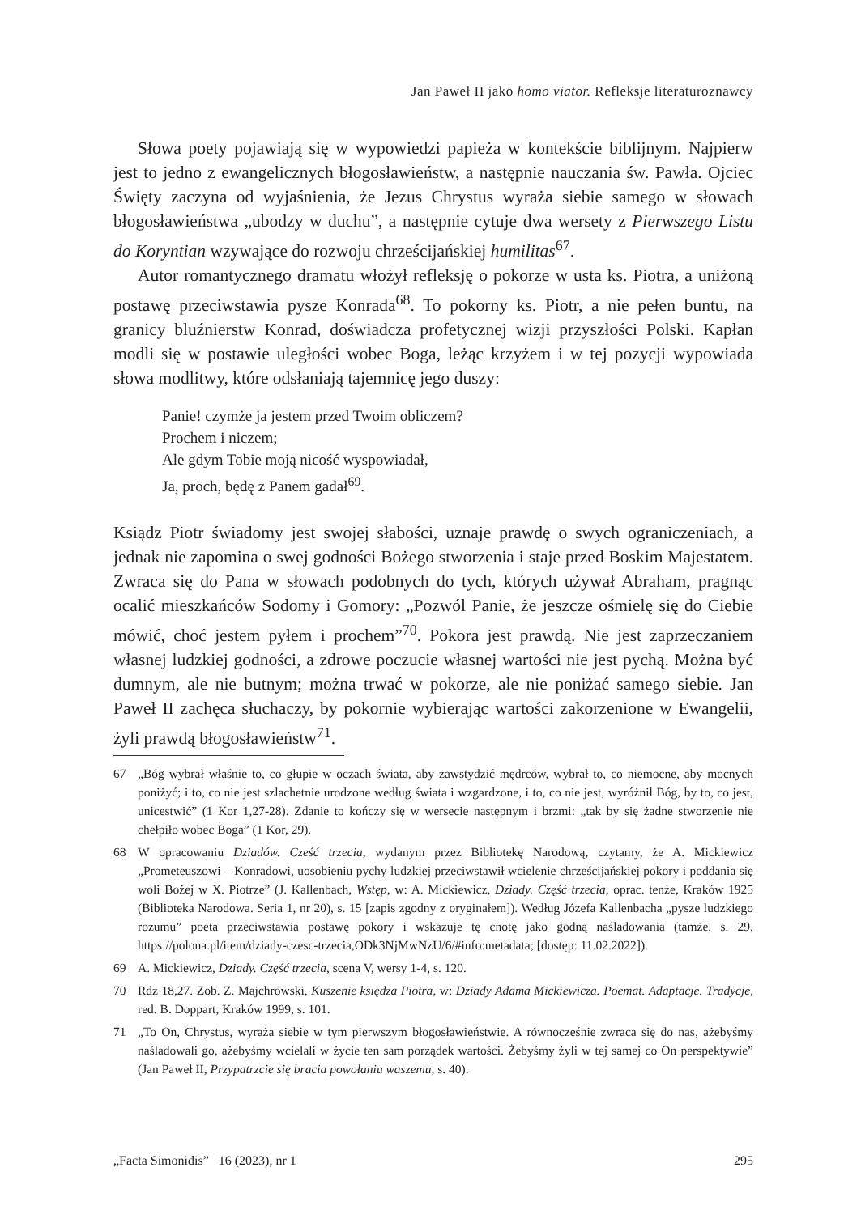Jan Paweł II jako homo viator. Refleksje literaturoznawcy
Słowa poety pojawiają się w wypowiedzi papieża w kontekście biblijnym. Najpierw jest to jedno z ewangelicznych błogosławieństw, a następnie nauczania św. Pawła. Ojciec Święty zaczyna od wyjaśnienia, że Jezus Chrystus wyraża siebie samego w słowach błogosławieństwa „ubodzy w duchu”, a następnie cytuje dwa wersety z Pierwszego Listu do Koryntian wzywające do rozwoju chrześcijańskiej humilitas<sup>67</sup>.
Autor romantycznego dramatu włożył refleksję o pokorze w usta ks. Piotra, a uniżoną postawę przeciwstawia pysze Konrada<sup>68</sup>. To pokorny ks. Piotr, a nie pełen buntu, na granicy bluźnierstw Konrad, doświadcza profetycznej wizji przyszłości Polski. Kapłan modli się w postawie uległości wobec Boga, leżąc krzyżem i w tej pozycji wypowiada słowa modlitwy, które odsłaniają tajemnicę jego duszy:
Panie! czymże ja jestem przed Twoim obliczem?
Prochem i niczem;
Ale gdym Tobie moją nicość wyspowiadał,
Ja, proch, będę z Panem gadał<sup>69</sup>.
Ksiądz Piotr świadomy jest swojej słabości, uznaje prawdę o swych ograniczeniach, a jednak nie zapomina o swej godności Bożego stworzenia i staje przed Boskim Majestatem. Zwraca się do Pana w słowach podobnych do tych, których używał Abraham, pragnąc ocalić mieszkańców Sodomy i Gomory: „Pozwól Panie, że jeszcze ośmielę się do Ciebie mówić, choć jestem pyłem i prochem”<sup>70</sup>. Pokora jest prawdą. Nie jest zaprzeczaniem własnej ludzkiej godności, a zdrowe poczucie własnej wartości nie jest pychą. Można być dumnym, ale nie butnym; można trwać w pokorze, ale nie poniżać samego siebie. Jan Paweł II zachęca słuchaczy, by pokornie wybierając wartości zakorzenione w Ewangelii, żyli prawdą błogosławieństw<sup>71</sup>.
67 „Bóg wybrał właśnie to, co głupie w oczach świata, aby zawstydzić mędrców, wybrał to, co niemocne, aby mocnych poniżyć; i to, co nie jest szlachetnie urodzone według świata i wzgardzone, i to, co nie jest, wyróżnił Bóg, by to, co jest, unicestwić” (1 Kor 1,27-28). Zdanie to kończy się w wersecie następnym i brzmi: „tak by się żadne stworzenie nie chełpiło wobec Boga” (1 Kor, 29).
68 W opracowaniu Dziadów. Cześć trzecia, wydanym przez Bibliotekę Narodową, czytamy, że A. Mickiewicz „Prometeuszowi – Konradowi, uosobieniu pychy ludzkiej przeciwstawił wcielenie chrześcijańskiej pokory i poddania się woli Bożej w X. Piotrze” (J. Kallenbach, Wstęp, w: A. Mickiewicz, Dziady. Część trzecia, oprac. tenże, Kraków 1925 (Biblioteka Narodowa. Seria 1, nr 20), s. 15 [zapis zgodny z oryginałem]). Według Józefa Kallenbacha „pysze ludzkiego rozumu” poeta przeciwstawia postawę pokory i wskazuje tę cnotę jako godną naśladowania (tamże, s. 29, https://polona.pl/item/dziady-czesc-trzecia,ODk3NjMwNzU/6/#info:metadata; [dostęp: 11.02.2022]).
69 A. Mickiewicz, Dziady. Część trzecia, scena V, wersy 1-4, s. 120.
70 Rdz 18,27. Zob. Z. Majchrowski, Kuszenie księdza Piotra, w: Dziady Adama Mickiewicza. Poemat. Adaptacje. Tradycje, red. B. Doppart, Kraków 1999, s. 101.
71 „To On, Chrystus, wyraża siebie w tym pierwszym błogosławieństwie. A równocześnie zwraca się do nas, ażebyśmy naśladowali go, ażebyśmy wcielali w życie ten sam porządek wartości. Żebyśmy żyli w tej samej co On perspektywie” (Jan Paweł II, Przypatrzcie się bracia powołaniu waszemu, s. 40).
„Facta Simonidis” 16 (2023), nr 1 295